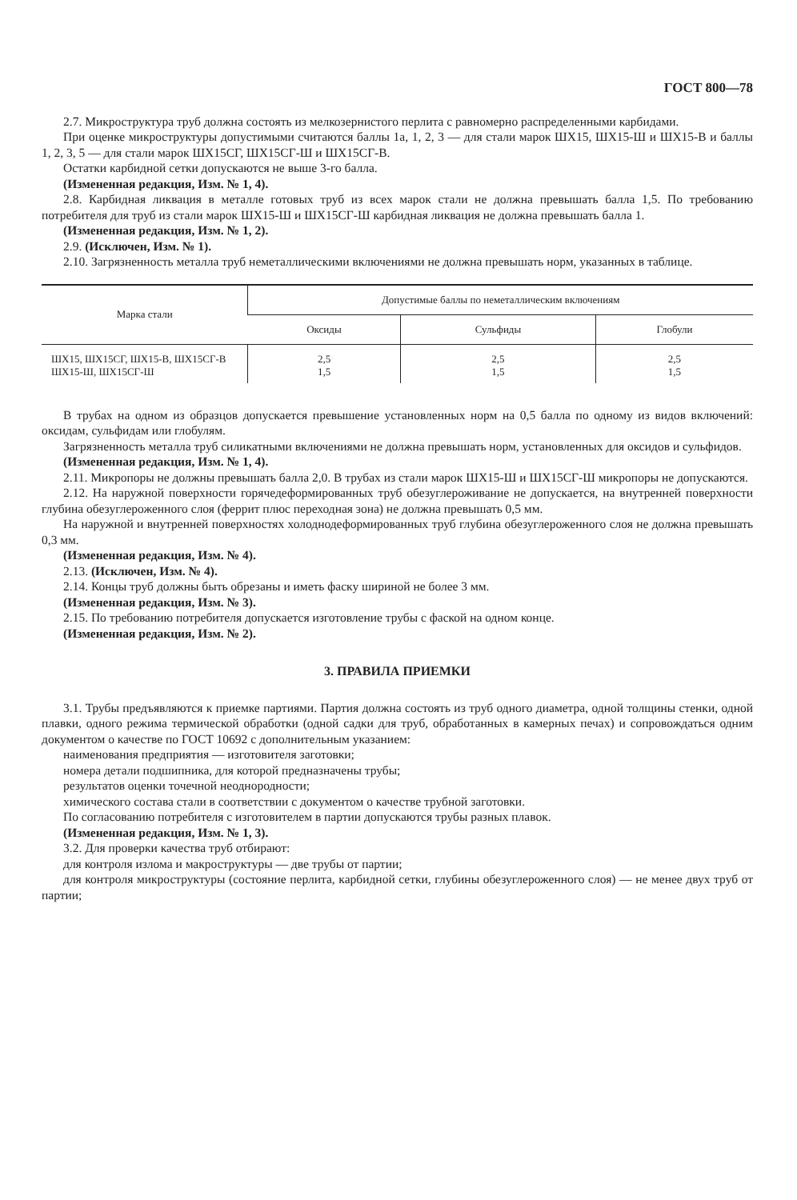ГОСТ 800—78
2.7. Микроструктура труб должна состоять из мелкозернистого перлита с равномерно распределенными карбидами.
При оценке микроструктуры допустимыми считаются баллы 1а, 1, 2, 3 — для стали марок ШХ15, ШХ15-Ш и ШХ15-В и баллы 1, 2, 3, 5 — для стали марок ШХ15СГ, ШХ15СГ-Ш и ШХ15СГ-В.
Остатки карбидной сетки допускаются не выше 3-го балла.
(Измененная редакция, Изм. № 1, 4).
2.8. Карбидная ликвация в металле готовых труб из всех марок стали не должна превышать балла 1,5. По требованию потребителя для труб из стали марок ШХ15-Ш и ШХ15СГ-Ш карбидная ликвация не должна превышать балла 1.
(Измененная редакция, Изм. № 1, 2).
2.9. (Исключен, Изм. № 1).
2.10. Загрязненность металла труб неметаллическими включениями не должна превышать норм, указанных в таблице.
| Марка стали | Допустимые баллы по неметаллическим включениям | | |
| --- | --- | --- | --- |
| | Оксиды | Сульфиды | Глобули |
| ШХ15, ШХ15СГ, ШХ15-В, ШХ15СГ-В ШХ15-Ш, ШХ15СГ-Ш | 2,5 1,5 | 2,5 1,5 | 2,5 1,5 |
В трубах на одном из образцов допускается превышение установленных норм на 0,5 балла по одному из видов включений: оксидам, сульфидам или глобулям.
Загрязненность металла труб силикатными включениями не должна превышать норм, установленных для оксидов и сульфидов.
(Измененная редакция, Изм. № 1, 4).
2.11. Микропоры не должны превышать балла 2,0. В трубах из стали марок ШХ15-Ш и ШХ15СГ-Ш микропоры не допускаются.
2.12. На наружной поверхности горячедеформированных труб обезуглероживание не допускается, на внутренней поверхности глубина обезуглероженного слоя (феррит плюс переходная зона) не должна превышать 0,5 мм.
На наружной и внутренней поверхностях холоднодеформированных труб глубина обезуглероженного слоя не должна превышать 0,3 мм.
(Измененная редакция, Изм. № 4).
2.13. (Исключен, Изм. № 4).
2.14. Концы труб должны быть обрезаны и иметь фаску шириной не более 3 мм.
(Измененная редакция, Изм. № 3).
2.15. По требованию потребителя допускается изготовление трубы с фаской на одном конце.
(Измененная редакция, Изм. № 2).
3. ПРАВИЛА ПРИЕМКИ
3.1. Трубы предъявляются к приемке партиями. Партия должна состоять из труб одного диаметра, одной толщины стенки, одной плавки, одного режима термической обработки (одной садки для труб, обработанных в камерных печах) и сопровождаться одним документом о качестве по ГОСТ 10692 с дополнительным указанием:
наименования предприятия — изготовителя заготовки;
номера детали подшипника, для которой предназначены трубы;
результатов оценки точечной неоднородности;
химического состава стали в соответствии с документом о качестве трубной заготовки.
По согласованию потребителя с изготовителем в партии допускаются трубы разных плавок.
(Измененная редакция, Изм. № 1, 3).
3.2. Для проверки качества труб отбирают:
для контроля излома и макроструктуры — две трубы от партии;
для контроля микроструктуры (состояние перлита, карбидной сетки, глубины обезуглероженного слоя) — не менее двух труб от партии;